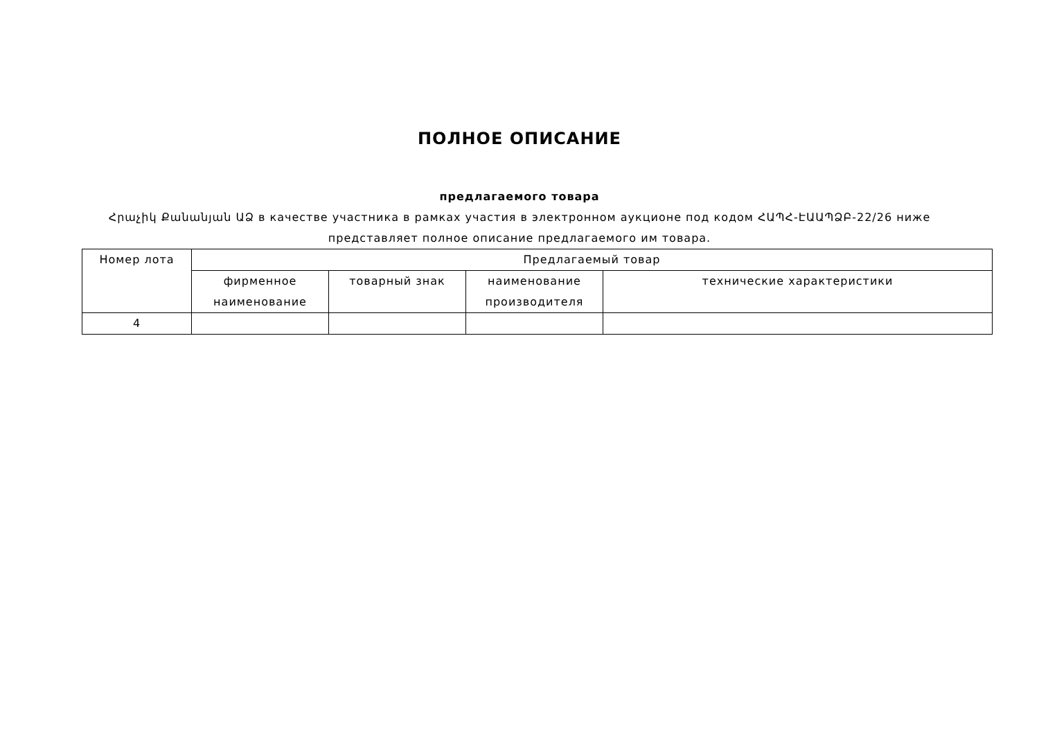ПОЛНОЕ ОПИСАНИЕ
предлагаемого товара
Հրաչիկ Քանանյան ԱՁ в качестве участника в рамках участия в электронном аукционе под кодом ՀԱՊՀ-ԷԱԱՊՁԲ-22/26 ниже
представляет полное описание предлагаемого им товара.
| Номер лота | Предлагаемый товар | | | |
| --- | --- | --- | --- | --- |
| | фирменное наименование | товарный знак | наименование производителя | технические характеристики |
| 4 | | | | |